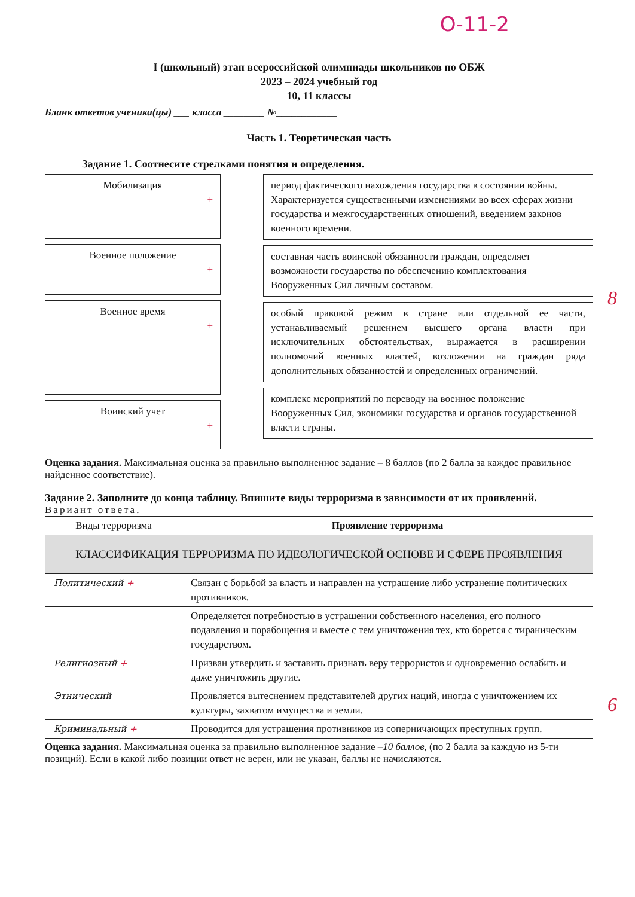О-11-2
I (школьный) этап всероссийской олимпиады школьников по ОБЖ
2023 – 2024 учебный год
10, 11 классы
Бланк ответов ученика(цы) ___ класса ________ №____________
Часть 1. Теоретическая часть
Задание 1. Соотнесите стрелками понятия и определения.
Мобилизация
+
Военное положение
+
Военное время
+
Воинский учет
+
период фактического нахождения государства в состоянии войны. Характеризуется существенными изменениями во всех сферах жизни государства и межгосударственных отношений, введением законов военного времени.
составная часть воинской обязанности граждан, определяет возможности государства по обеспечению комплектования Вооруженных Сил личным составом.
особый правовой режим в стране или отдельной ее части, устанавливаемый решением высшего органа власти при исключительных обстоятельствах, выражается в расширении полномочий военных властей, возложении на граждан ряда дополнительных обязанностей и определенных ограничений.
комплекс мероприятий по переводу на военное положение Вооруженных Сил, экономики государства и органов государственной власти страны.
8
Оценка задания. Максимальная оценка за правильно выполненное задание – 8 баллов (по 2 балла за каждое правильное найденное соответствие).
Задание 2. Заполните до конца таблицу. Впишите виды терроризма в зависимости от их проявлений.
Вариант ответа.
| Виды терроризма | Проявление терроризма |
| КЛАССИФИКАЦИЯ ТЕРРОРИЗМА ПО ИДЕОЛОГИЧЕСКОЙ ОСНОВЕ И СФЕРЕ ПРОЯВЛЕНИЯ | |
| Политический + | Связан с борьбой за власть и направлен на устрашение либо устранение политических противников. |
| | Определяется потребностью в устрашении собственного населения, его полного подавления и порабощения и вместе с тем уничтожения тех, кто борется с тираническим государством. |
| Религиозный + | Призван утвердить и заставить признать веру террористов и одновременно ослабить и даже уничтожить другие. |
| Этнический | Проявляется вытеснением представителей других наций, иногда с уничтожением их культуры, захватом имущества и земли. |
| Криминальный + | Проводится для устрашения противников из соперничающих преступных групп. |
6
Оценка задания. Максимальная оценка за правильно выполненное задание –10 баллов, (по 2 балла за каждую из 5-ти позиций). Если в какой либо позиции ответ не верен, или не указан, баллы не начисляются.